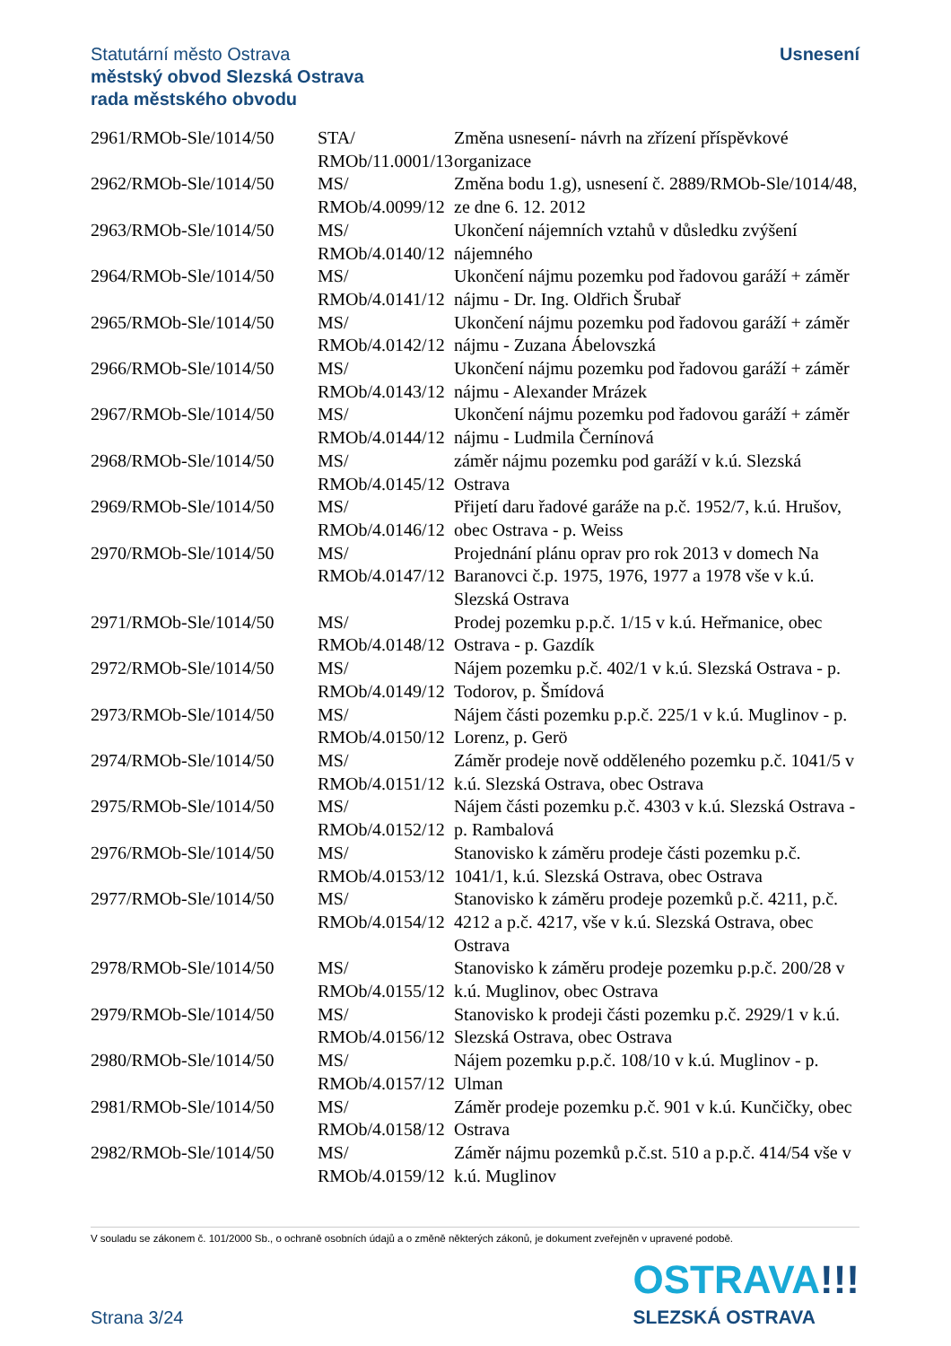Statutární město Ostrava
městský obvod Slezská Ostrava
rada městského obvodu
Usnesení
| 2961/RMOb-Sle/1014/50 | STA/ RMOb/11.0001/13 | Změna usnesení- návrh na zřízení příspěvkové organizace |
| 2962/RMOb-Sle/1014/50 | MS/ RMOb/4.0099/12 | Změna bodu 1.g), usnesení č. 2889/RMOb-Sle/1014/48, ze dne 6. 12. 2012 |
| 2963/RMOb-Sle/1014/50 | MS/ RMOb/4.0140/12 | Ukončení nájemních vztahů v důsledku zvýšení nájemného |
| 2964/RMOb-Sle/1014/50 | MS/ RMOb/4.0141/12 | Ukončení nájmu pozemku pod řadovou garáží + záměr nájmu - Dr. Ing. Oldřich Šrubař |
| 2965/RMOb-Sle/1014/50 | MS/ RMOb/4.0142/12 | Ukončení nájmu pozemku pod řadovou garáží + záměr nájmu - Zuzana Ábelovszká |
| 2966/RMOb-Sle/1014/50 | MS/ RMOb/4.0143/12 | Ukončení nájmu pozemku pod řadovou garáží + záměr nájmu - Alexander Mrázek |
| 2967/RMOb-Sle/1014/50 | MS/ RMOb/4.0144/12 | Ukončení nájmu pozemku pod řadovou garáží + záměr nájmu - Ludmila Černínová |
| 2968/RMOb-Sle/1014/50 | MS/ RMOb/4.0145/12 | záměr nájmu pozemku pod garáží v k.ú. Slezská Ostrava |
| 2969/RMOb-Sle/1014/50 | MS/ RMOb/4.0146/12 | Přijetí daru řadové garáže na p.č. 1952/7, k.ú. Hrušov, obec Ostrava - p. Weiss |
| 2970/RMOb-Sle/1014/50 | MS/ RMOb/4.0147/12 | Projednání plánu oprav pro rok 2013 v domech Na Baranovci č.p. 1975, 1976, 1977 a 1978 vše v k.ú. Slezská Ostrava |
| 2971/RMOb-Sle/1014/50 | MS/ RMOb/4.0148/12 | Prodej pozemku p.p.č. 1/15 v k.ú. Heřmanice, obec Ostrava - p. Gazdík |
| 2972/RMOb-Sle/1014/50 | MS/ RMOb/4.0149/12 | Nájem pozemku p.č. 402/1 v k.ú. Slezská Ostrava - p. Todorov, p. Šmídová |
| 2973/RMOb-Sle/1014/50 | MS/ RMOb/4.0150/12 | Nájem části pozemku p.p.č. 225/1 v k.ú. Muglinov - p. Lorenz, p. Gerö |
| 2974/RMOb-Sle/1014/50 | MS/ RMOb/4.0151/12 | Záměr prodeje nově odděleného pozemku p.č. 1041/5 v k.ú. Slezská Ostrava, obec Ostrava |
| 2975/RMOb-Sle/1014/50 | MS/ RMOb/4.0152/12 | Nájem části pozemku p.č. 4303 v k.ú. Slezská Ostrava - p. Rambalová |
| 2976/RMOb-Sle/1014/50 | MS/ RMOb/4.0153/12 | Stanovisko k záměru prodeje části pozemku p.č. 1041/1, k.ú. Slezská Ostrava, obec Ostrava |
| 2977/RMOb-Sle/1014/50 | MS/ RMOb/4.0154/12 | Stanovisko k záměru prodeje pozemků p.č. 4211, p.č. 4212 a p.č. 4217, vše v k.ú. Slezská Ostrava, obec Ostrava |
| 2978/RMOb-Sle/1014/50 | MS/ RMOb/4.0155/12 | Stanovisko k záměru prodeje pozemku p.p.č. 200/28 v k.ú. Muglinov, obec Ostrava |
| 2979/RMOb-Sle/1014/50 | MS/ RMOb/4.0156/12 | Stanovisko k prodeji části pozemku p.č. 2929/1 v k.ú. Slezská Ostrava, obec Ostrava |
| 2980/RMOb-Sle/1014/50 | MS/ RMOb/4.0157/12 | Nájem pozemku p.p.č. 108/10 v k.ú. Muglinov - p. Ulman |
| 2981/RMOb-Sle/1014/50 | MS/ RMOb/4.0158/12 | Záměr prodeje pozemku p.č. 901 v k.ú. Kunčičky, obec Ostrava |
| 2982/RMOb-Sle/1014/50 | MS/ RMOb/4.0159/12 | Záměr nájmu pozemků p.č.st. 510 a p.p.č. 414/54 vše v k.ú. Muglinov |
V souladu se zákonem č. 101/2000 Sb., o ochraně osobních údajů a o změně některých zákonů, je dokument zveřejněn v upravené podobě.
Strana 3/24
OSTRAVA!!!
SLEZSKÁ OSTRAVA